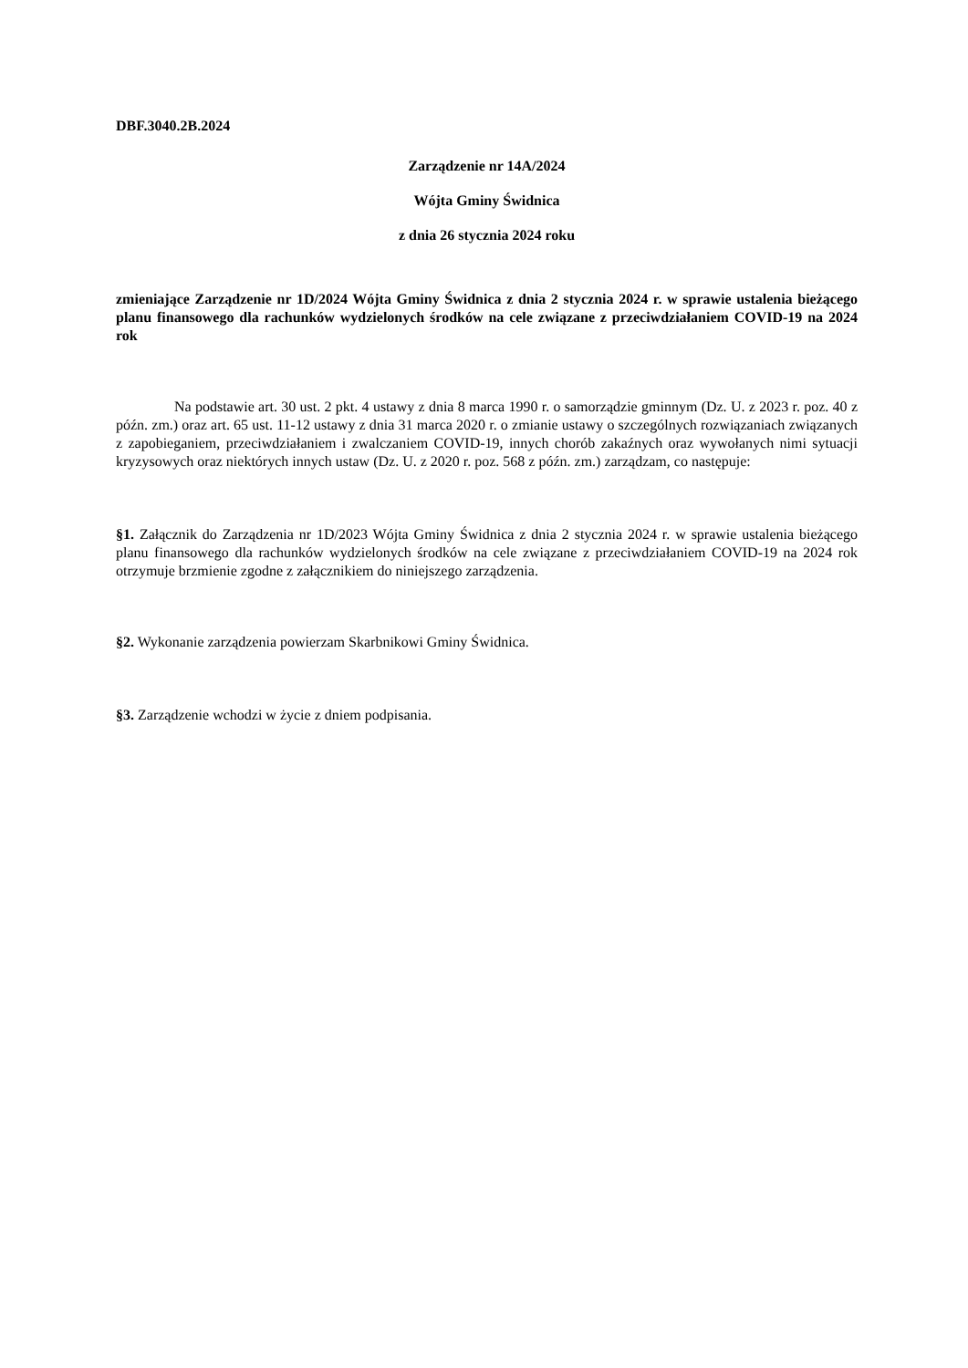DBF.3040.2B.2024
Zarządzenie nr 14A/2024
Wójta Gminy Świdnica
z dnia 26 stycznia 2024 roku
zmieniające Zarządzenie nr 1D/2024 Wójta Gminy Świdnica z dnia 2 stycznia 2024 r. w sprawie ustalenia bieżącego planu finansowego dla rachunków wydzielonych środków na cele związane z przeciwdziałaniem COVID-19 na 2024 rok
Na podstawie art. 30 ust. 2 pkt. 4 ustawy z dnia 8 marca 1990 r. o samorządzie gminnym (Dz. U. z 2023 r. poz. 40 z późn. zm.) oraz art. 65 ust. 11-12 ustawy z dnia 31 marca 2020 r. o zmianie ustawy o szczególnych rozwiązaniach związanych z zapobieganiem, przeciwdziałaniem i zwalczaniem COVID-19, innych chorób zakaźnych oraz wywołanych nimi sytuacji kryzysowych oraz niektórych innych ustaw (Dz. U. z 2020 r. poz. 568 z późn. zm.) zarządzam, co następuje:
§1. Załącznik do Zarządzenia nr 1D/2023 Wójta Gminy Świdnica z dnia 2 stycznia 2024 r. w sprawie ustalenia bieżącego planu finansowego dla rachunków wydzielonych środków na cele związane z przeciwdziałaniem COVID-19 na 2024 rok otrzymuje brzmienie zgodne z załącznikiem do niniejszego zarządzenia.
§2. Wykonanie zarządzenia powierzam Skarbnikowi Gminy Świdnica.
§3. Zarządzenie wchodzi w życie z dniem podpisania.